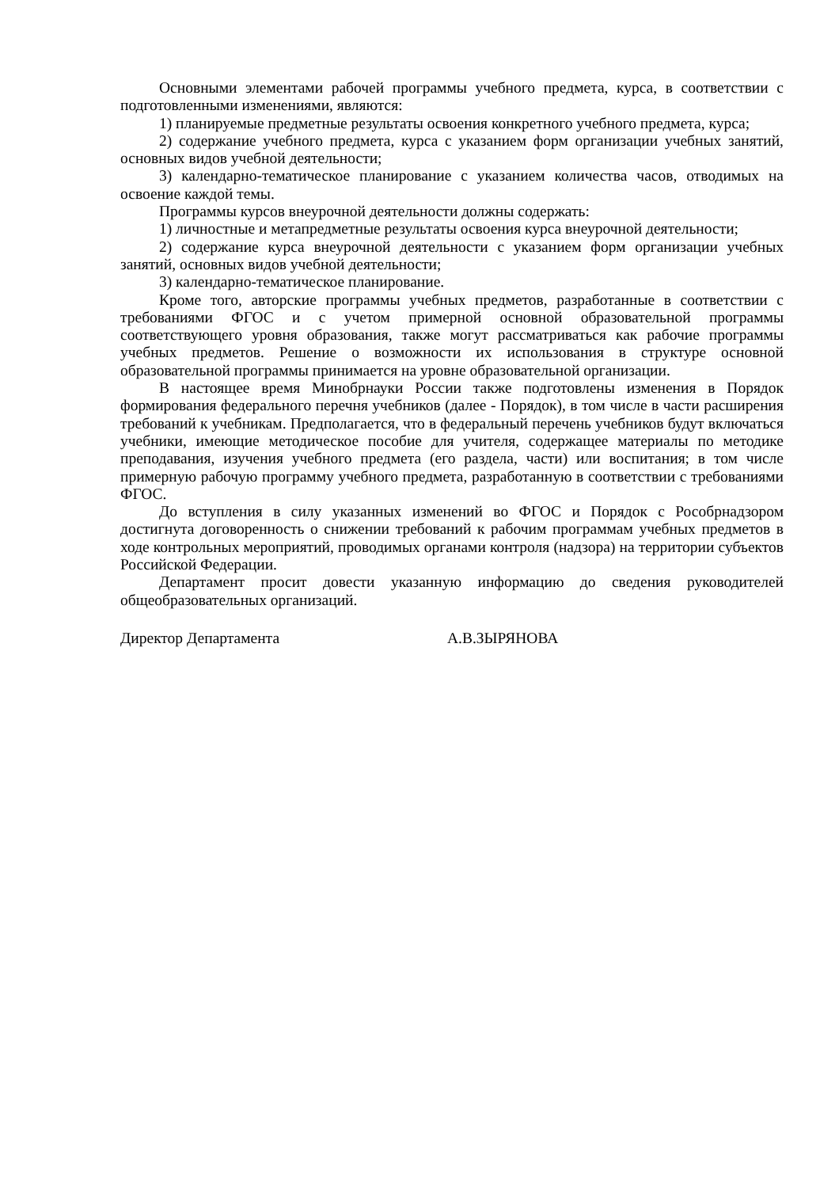Основными элементами рабочей программы учебного предмета, курса, в соответствии с подготовленными изменениями, являются:
1) планируемые предметные результаты освоения конкретного учебного предмета, курса;
2) содержание учебного предмета, курса с указанием форм организации учебных занятий, основных видов учебной деятельности;
3) календарно-тематическое планирование с указанием количества часов, отводимых на освоение каждой темы.
Программы курсов внеурочной деятельности должны содержать:
1) личностные и метапредметные результаты освоения курса внеурочной деятельности;
2) содержание курса внеурочной деятельности с указанием форм организации учебных занятий, основных видов учебной деятельности;
3) календарно-тематическое планирование.
Кроме того, авторские программы учебных предметов, разработанные в соответствии с требованиями ФГОС и с учетом примерной основной образовательной программы соответствующего уровня образования, также могут рассматриваться как рабочие программы учебных предметов. Решение о возможности их использования в структуре основной образовательной программы принимается на уровне образовательной организации.
В настоящее время Минобрнауки России также подготовлены изменения в Порядок формирования федерального перечня учебников (далее - Порядок), в том числе в части расширения требований к учебникам. Предполагается, что в федеральный перечень учебников будут включаться учебники, имеющие методическое пособие для учителя, содержащее материалы по методике преподавания, изучения учебного предмета (его раздела, части) или воспитания; в том числе примерную рабочую программу учебного предмета, разработанную в соответствии с требованиями ФГОС.
До вступления в силу указанных изменений во ФГОС и Порядок с Рособрнадзором достигнута договоренность о снижении требований к рабочим программам учебных предметов в ходе контрольных мероприятий, проводимых органами контроля (надзора) на территории субъектов Российской Федерации.
Департамент просит довести указанную информацию до сведения руководителей общеобразовательных организаций.
Директор Департамента А.В.ЗЫРЯНОВА